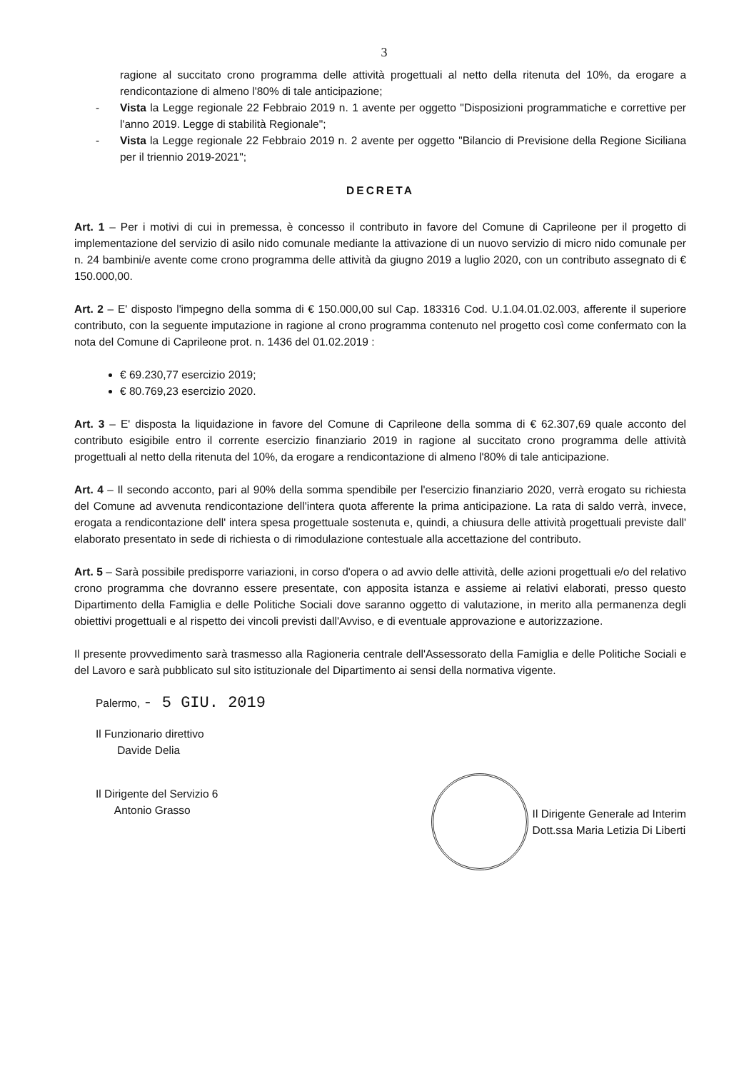3
ragione al succitato crono programma delle attività progettuali al netto della ritenuta del 10%, da erogare a rendicontazione di almeno l'80% di tale anticipazione;
- Vista la Legge regionale 22 Febbraio 2019 n. 1 avente per oggetto "Disposizioni programmatiche e correttive per l'anno 2019. Legge di stabilità Regionale";
- Vista la Legge regionale 22 Febbraio 2019 n. 2 avente per oggetto "Bilancio di Previsione della Regione Siciliana per il triennio 2019-2021";
DECRETA
Art. 1 – Per i motivi di cui in premessa, è concesso il contributo in favore del Comune di Caprileone per il progetto di implementazione del servizio di asilo nido comunale mediante la attivazione di un nuovo servizio di micro nido comunale per n. 24 bambini/e avente come crono programma delle attività da giugno 2019 a luglio 2020, con un contributo assegnato di € 150.000,00.
Art. 2 – E' disposto l'impegno della somma di € 150.000,00 sul Cap. 183316 Cod. U.1.04.01.02.003, afferente il superiore contributo, con la seguente imputazione in ragione al crono programma contenuto nel progetto così come confermato con la nota del Comune di Caprileone prot. n. 1436 del 01.02.2019 :
€ 69.230,77 esercizio 2019;
€ 80.769,23 esercizio 2020.
Art. 3 – E' disposta la liquidazione in favore del Comune di Caprileone della somma di € 62.307,69 quale acconto del contributo esigibile entro il corrente esercizio finanziario 2019 in ragione al succitato crono programma delle attività progettuali al netto della ritenuta del 10%, da erogare a rendicontazione di almeno l'80% di tale anticipazione.
Art. 4 – Il secondo acconto, pari al 90% della somma spendibile per l'esercizio finanziario 2020, verrà erogato su richiesta del Comune ad avvenuta rendicontazione dell'intera quota afferente la prima anticipazione. La rata di saldo verrà, invece, erogata a rendicontazione dell' intera spesa progettuale sostenuta e, quindi, a chiusura delle attività progettuali previste dall' elaborato presentato in sede di richiesta o di rimodulazione contestuale alla accettazione del contributo.
Art. 5 – Sarà possibile predisporre variazioni, in corso d'opera o ad avvio delle attività, delle azioni progettuali e/o del relativo crono programma che dovranno essere presentate, con apposita istanza e assieme ai relativi elaborati, presso questo Dipartimento della Famiglia e delle Politiche Sociali dove saranno oggetto di valutazione, in merito alla permanenza degli obiettivi progettuali e al rispetto dei vincoli previsti dall'Avviso, e di eventuale approvazione e autorizzazione.
Il presente provvedimento sarà trasmesso alla Ragioneria centrale dell'Assessorato della Famiglia e delle Politiche Sociali e del Lavoro e sarà pubblicato sul sito istituzionale del Dipartimento ai sensi della normativa vigente.
Palermo, - 5 GIU. 2019
Il Funzionario direttivo
Davide Delia
Il Dirigente del Servizio 6
Antonio Grasso
Il Dirigente Generale ad Interim
Dott.ssa Maria Letizia Di Liberti